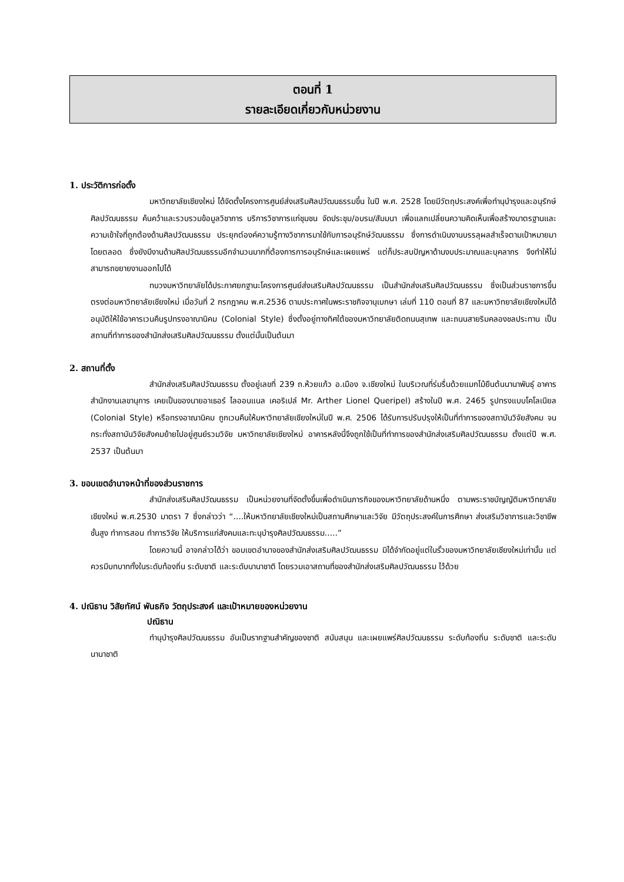ตอนที่ 1
รายละเอียดเกี่ยวกับหน่วยงาน
1. ประวัติการก่อตั้ง
มหาวิทยาลัยเชียงใหม่ ได้จัดตั้งโครงการศูนย์ส่งเสริมศิลปวัฒนธรรมขึ้น ในปี พ.ศ. 2528 โดยมีวัตถุประสงค์เพื่อทำนุบำรุงและอนุรักษ์ศิลปวัฒนธรรม ค้นคว้าและรวบรวมข้อมูลวิชาการ บริการวิชาการแก่ชุมชน จัดประชุม/อบรม/สัมมนา เพื่อแลกเปลี่ยนความคิดเห็นเพื่อสร้างมาตรฐานและความเข้าใจที่ถูกต้องด้านศิลปวัฒนธรรม ประยุกต์องค์ความรู้ทางวิชาการมาใช้กับการอนุรักษ์วัฒนธรรม ซึ่งการดำเนินงานบรรลุผลสำเร็จตามเป้าหมายมาโดยตลอด ซึ่งยังมีงานด้านศิลปวัฒนธรรมอีกจำนวนมากที่ต้องการการอนุรักษ์และเผยแพร่ แต่ก็ประสบปัญหาด้านงบประมาณและบุคลากร จึงทำให้ไม่สามารถขยายงานออกไปได้
ทบวงมหาวิทยาลัยได้ประกาศยกฐานะโครงการศูนย์ส่งเสริมศิลปวัฒนธรรม เป็นสำนักส่งเสริมศิลปวัฒนธรรม ซึ่งเป็นส่วนราชการขึ้นตรงต่อมหาวิทยาลัยเชียงใหม่ เมื่อวันที่ 2 กรกฎาคม พ.ศ.2536 ตามประกาศในพระราชกิจจานุเบกษา เล่มที่ 110 ตอนที่ 87 และมหาวิทยาลัยเชียงใหม่ได้อนุมัติให้ใช้อาคารเวนคืนรูปทรงอาณานิคม (Colonial Style) ซึ่งตั้งอยู่ทางทิศใต้ของมหาวิทยาลัยติดถนนสุเทพ และถนนสายริมคลองชลประทาน เป็นสถานที่ทำการของสำนักส่งเสริมศิลปวัฒนธรรม ตั้งแต่นั้นเป็นต้นมา
2. สถานที่ตั้ง
สำนักส่งเสริมศิลปวัฒนธรรม ตั้งอยู่เลขที่ 239 ถ.ห้วยแก้ว อ.เมือง จ.เชียงใหม่ ในบริเวณที่ร่มรื่นด้วยแมกไม้ยืนต้นนานาพันธุ์ อาคารสำนักงานเลขานุการ เคยเป็นของนายอาเธอร์ ไลออนแนล เคอริเปล์ Mr. Arther Lionel Queripel) สร้างในปี พ.ศ. 2465 รูปทรงแบบโคโลเนียล (Colonial Style) หรือทรงอาณานิคม ถูกเวนคืนให้มหาวิทยาลัยเชียงใหม่ในปี พ.ศ. 2506 ได้รับการปรับปรุงให้เป็นที่ทำการของสถาบันวิจัยสังคม จนกระทั่งสถาบันวิจัยสังคมย้ายไปอยู่ศูนย์รวมวิจัย มหาวิทยาลัยเชียงใหม่ อาคารหลังนี้จึงถูกใช้เป็นที่ทำการของสำนักส่งเสริมศิลปวัฒนธรรม ตั้งแต่ปี พ.ศ. 2537 เป็นต้นมา
3. ขอบเขตอำนาจหน้าที่ของส่วนราชการ
สำนักส่งเสริมศิลปวัฒนธรรม เป็นหน่วยงานที่จัดตั้งขึ้นเพื่อดำเนินภารกิจของมหาวิทยาลัยด้านหนึ่ง ตามพระราชบัญญัติมหาวิทยาลัยเชียงใหม่ พ.ศ.2530 มาตรา 7 ซึ่งกล่าวว่า “….ให้มหาวิทยาลัยเชียงใหม่เป็นสถานศึกษาและวิจัย มีวัตถุประสงค์ในการศึกษา ส่งเสริมวิชาการและวิชาชีพชั้นสูง ทำการสอน ทำการวิจัย ให้บริการแก่สังคมและทะนุบำรุงศิลปวัฒนธรรม…..”
โดยความนี้ อาจกล่าวได้ว่า ขอบเขตอำนาจของสำนักส่งเสริมศิลปวัฒนธรรม มิได้จำกัดอยู่แต่ในรั้วของมหาวิทยาลัยเชียงใหม่เท่านั้น แต่ควรมีบทบาททั้งในระดับท้องถิ่น ระดับชาติ และระดับนานาชาติ โดยรวมเอาสถานที่ของสำนักส่งเสริมศิลปวัฒนธรรม ไว้ด้วย
4. ปณิธาน วิสัยทัศน์ พันธกิจ วัตถุประสงค์ และเป้าหมายของหน่วยงาน
ปณิธาน
ทำนุบำรุงศิลปวัฒนธรรม อันเป็นรากฐานสำคัญของชาติ สนับสนุน และเผยแพร่ศิลปวัฒนธรรม ระดับท้องถิ่น ระดับชาติ และระดับนานาชาติ